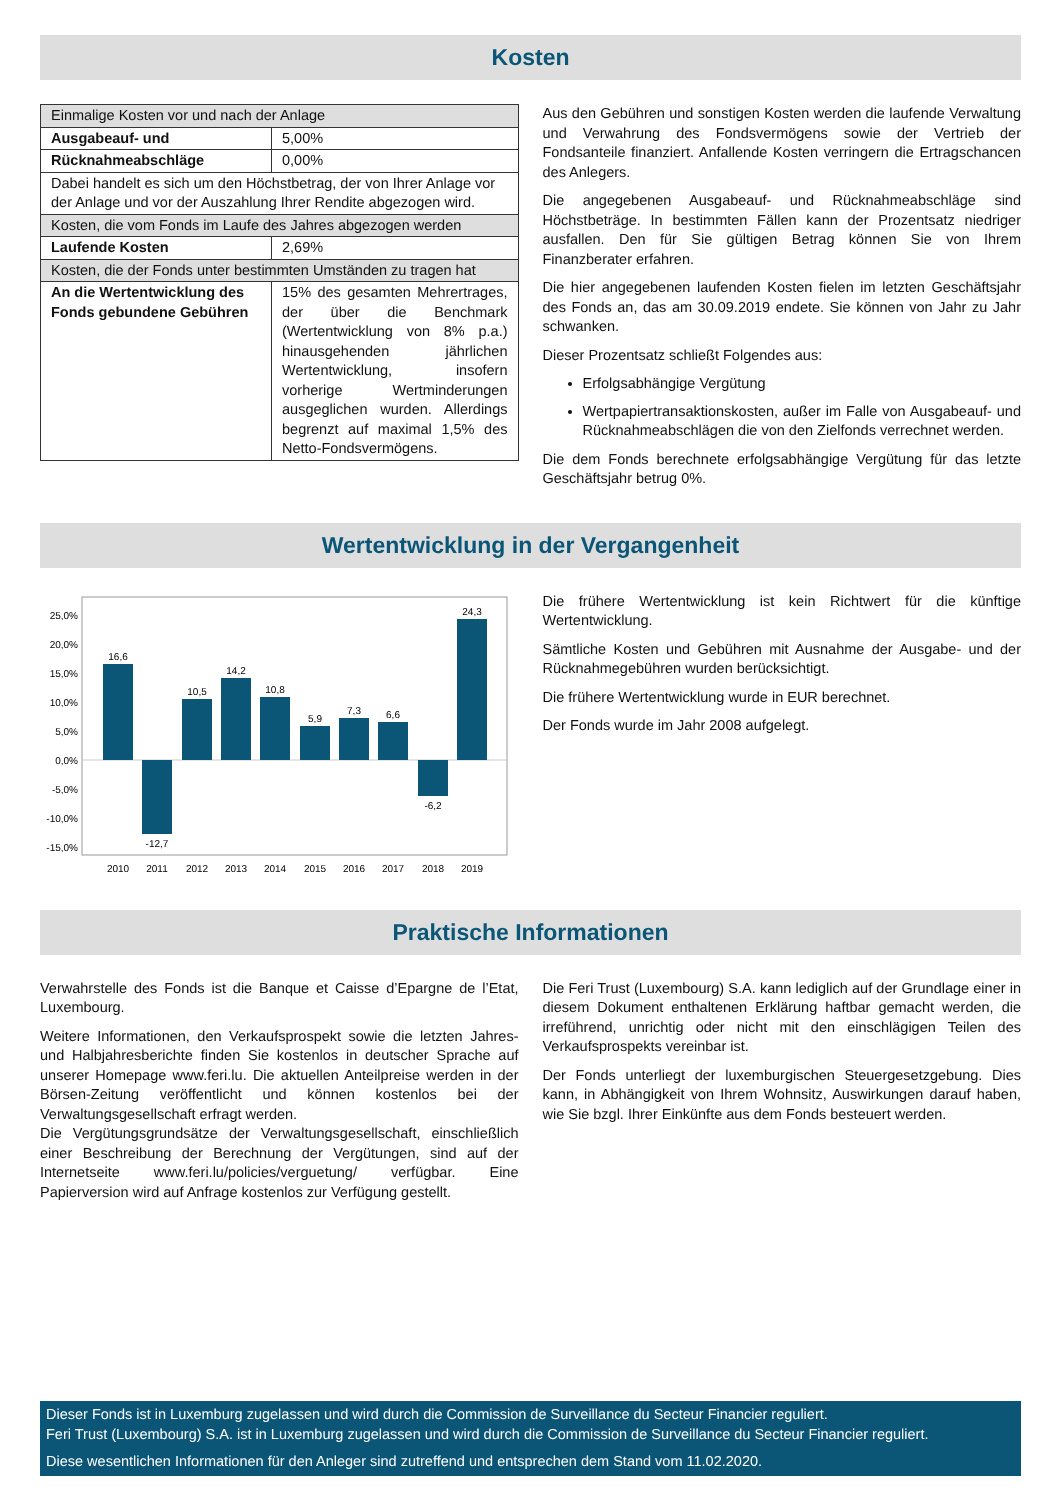Kosten
| Einmalige Kosten vor und nach der Anlage | |
| Ausgabeauf- und | 5,00% |
| Rücknahmeabschläge | 0,00% |
| Dabei handelt es sich um den Höchstbetrag, der von Ihrer Anlage vor der Anlage und vor der Auszahlung Ihrer Rendite abgezogen wird. | |
| Kosten, die vom Fonds im Laufe des Jahres abgezogen werden | |
| Laufende Kosten | 2,69% |
| Kosten, die der Fonds unter bestimmten Umständen zu tragen hat | |
| An die Wertentwicklung des Fonds gebundene Gebühren | 15% des gesamten Mehrertrages, der über die Benchmark (Wertentwicklung von 8% p.a.) hinausgehenden jährlichen Wertentwicklung, insofern vorherige Wertminderungen ausgeglichen wurden. Allerdings begrenzt auf maximal 1,5% des Netto-Fondsvermögens. |
Aus den Gebühren und sonstigen Kosten werden die laufende Verwaltung und Verwahrung des Fondsvermögens sowie der Vertrieb der Fondsanteile finanziert. Anfallende Kosten verringern die Ertragschancen des Anlegers.
Die angegebenen Ausgabeauf- und Rücknahmeabschläge sind Höchstbeträge. In bestimmten Fällen kann der Prozentsatz niedriger ausfallen. Den für Sie gültigen Betrag können Sie von Ihrem Finanzberater erfahren.
Die hier angegebenen laufenden Kosten fielen im letzten Geschäftsjahr des Fonds an, das am 30.09.2019 endete. Sie können von Jahr zu Jahr schwanken.
Dieser Prozentsatz schließt Folgendes aus:
Erfolgsabhängige Vergütung
Wertpapiertransaktionskosten, außer im Falle von Ausgabeauf- und Rücknahmeabschlägen die von den Zielfonds verrechnet werden.
Die dem Fonds berechnete erfolgsabhängige Vergütung für das letzte Geschäftsjahr betrug 0%.
Wertentwicklung in der Vergangenheit
25,0%
20,0%
15,0%
10,0%
5,0%
0,0%
-5,0%
-10,0%
-15,0%
16,6
-12,7
10,5
14,2
10,8
5,9
7,3
6,6
-6,2
24,3
2010
2011
2012
2013
2014
2015
2016
2017
2018
2019
Die frühere Wertentwicklung ist kein Richtwert für die künftige Wertentwicklung.
Sämtliche Kosten und Gebühren mit Ausnahme der Ausgabe- und der Rücknahmegebühren wurden berücksichtigt.
Die frühere Wertentwicklung wurde in EUR berechnet.
Der Fonds wurde im Jahr 2008 aufgelegt.
Praktische Informationen
Verwahrstelle des Fonds ist die Banque et Caisse d’Epargne de l’Etat, Luxembourg.
Weitere Informationen, den Verkaufsprospekt sowie die letzten Jahres- und Halbjahresberichte finden Sie kostenlos in deutscher Sprache auf unserer Homepage www.feri.lu. Die aktuellen Anteilpreise werden in der Börsen-Zeitung veröffentlicht und können kostenlos bei der Verwaltungsgesellschaft erfragt werden.
Die Vergütungsgrundsätze der Verwaltungsgesellschaft, einschließlich einer Beschreibung der Berechnung der Vergütungen, sind auf der Internetseite www.feri.lu/policies/verguetung/ verfügbar. Eine Papierversion wird auf Anfrage kostenlos zur Verfügung gestellt.
Die Feri Trust (Luxembourg) S.A. kann lediglich auf der Grundlage einer in diesem Dokument enthaltenen Erklärung haftbar gemacht werden, die irreführend, unrichtig oder nicht mit den einschlägigen Teilen des Verkaufsprospekts vereinbar ist.
Der Fonds unterliegt der luxemburgischen Steuergesetzgebung. Dies kann, in Abhängigkeit von Ihrem Wohnsitz, Auswirkungen darauf haben, wie Sie bzgl. Ihrer Einkünfte aus dem Fonds besteuert werden.
Dieser Fonds ist in Luxemburg zugelassen und wird durch die Commission de Surveillance du Secteur Financier reguliert.
Feri Trust (Luxembourg) S.A. ist in Luxemburg zugelassen und wird durch die Commission de Surveillance du Secteur Financier reguliert.
Diese wesentlichen Informationen für den Anleger sind zutreffend und entsprechen dem Stand vom 11.02.2020.